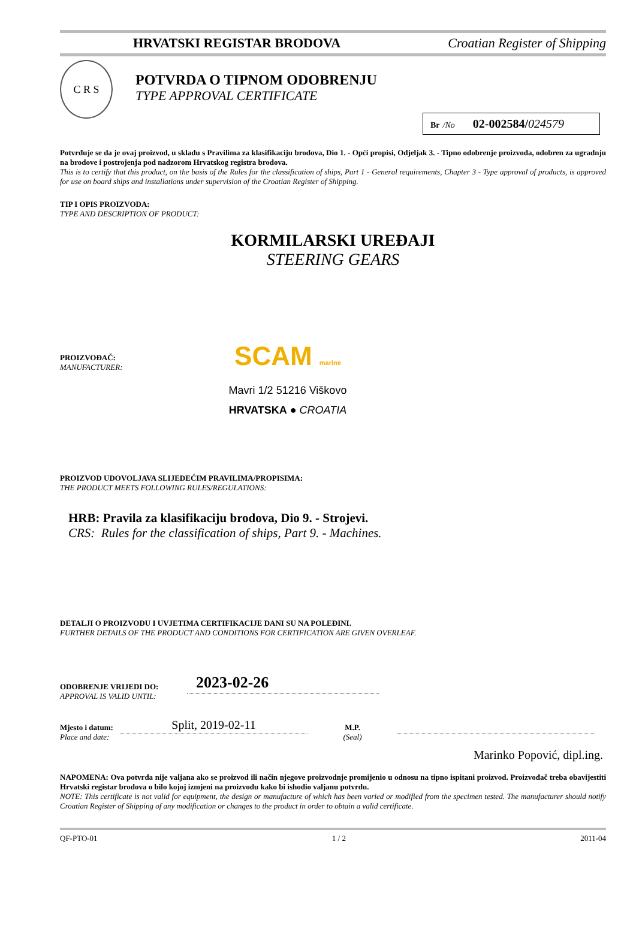HRVATSKI REGISTAR BRODOVA Croatian Register of Shipping
C R S
POTVRDA O TIPNOM ODOBRENJU
TYPE APPROVAL CERTIFICATE
Br /No 02-002584/024579
Potvrđuje se da je ovaj proizvod, u skladu s Pravilima za klasifikaciju brodova, Dio 1. - Opći propisi, Odjeljak 3. - Tipno odobrenje proizvoda, odobren za ugradnju na brodove i postrojenja pod nadzorom Hrvatskog registra brodova.
This is to certify that this product, on the basis of the Rules for the classification of ships, Part 1 - General requirements, Chapter 3 - Type approval of products, is approved for use on board ships and installations under supervision of the Croatian Register of Shipping.
TIP I OPIS PROIZVODA:
TYPE AND DESCRIPTION OF PRODUCT:
KORMILARSKI UREĐAJI
STEERING GEARS
PROIZVOĐAČ:
MANUFACTURER:
SCAM marine
Mavri 1/2 51216 Viškovo
HRVATSKA ● CROATIA
PROIZVOD UDOVOLJAVA SLIJEDEĆIM PRAVILIMA/PROPISIMA:
THE PRODUCT MEETS FOLLOWING RULES/REGULATIONS:
HRB: Pravila za klasifikaciju brodova, Dio 9. - Strojevi.
CRS: Rules for the classification of ships, Part 9. - Machines.
DETALJI O PROIZVODU I UVJETIMA CERTIFIKACIJE DANI SU NA POLEĐINI.
FURTHER DETAILS OF THE PRODUCT AND CONDITIONS FOR CERTIFICATION ARE GIVEN OVERLEAF.
ODOBRENJE VRIJEDI DO:
APPROVAL IS VALID UNTIL:
2023-02-26
Mjesto i datum:
Place and date:
Split, 2019-02-11
M.P.
(Seal)
Marinko Popović, dipl.ing.
NAPOMENA: Ova potvrda nije valjana ako se proizvod ili način njegove proizvodnje promijenio u odnosu na tipno ispitani proizvod. Proizvođač treba obavijestiti Hrvatski registar brodova o bilo kojoj izmjeni na proizvodu kako bi ishodio valjanu potvrdu.
NOTE: This certificate is not valid for equipment, the design or manufacture of which has been varied or modified from the specimen tested. The manufacturer should notify Croatian Register of Shipping of any modification or changes to the product in order to obtain a valid certificate.
QF-PTO-01 1 / 2 2011-04